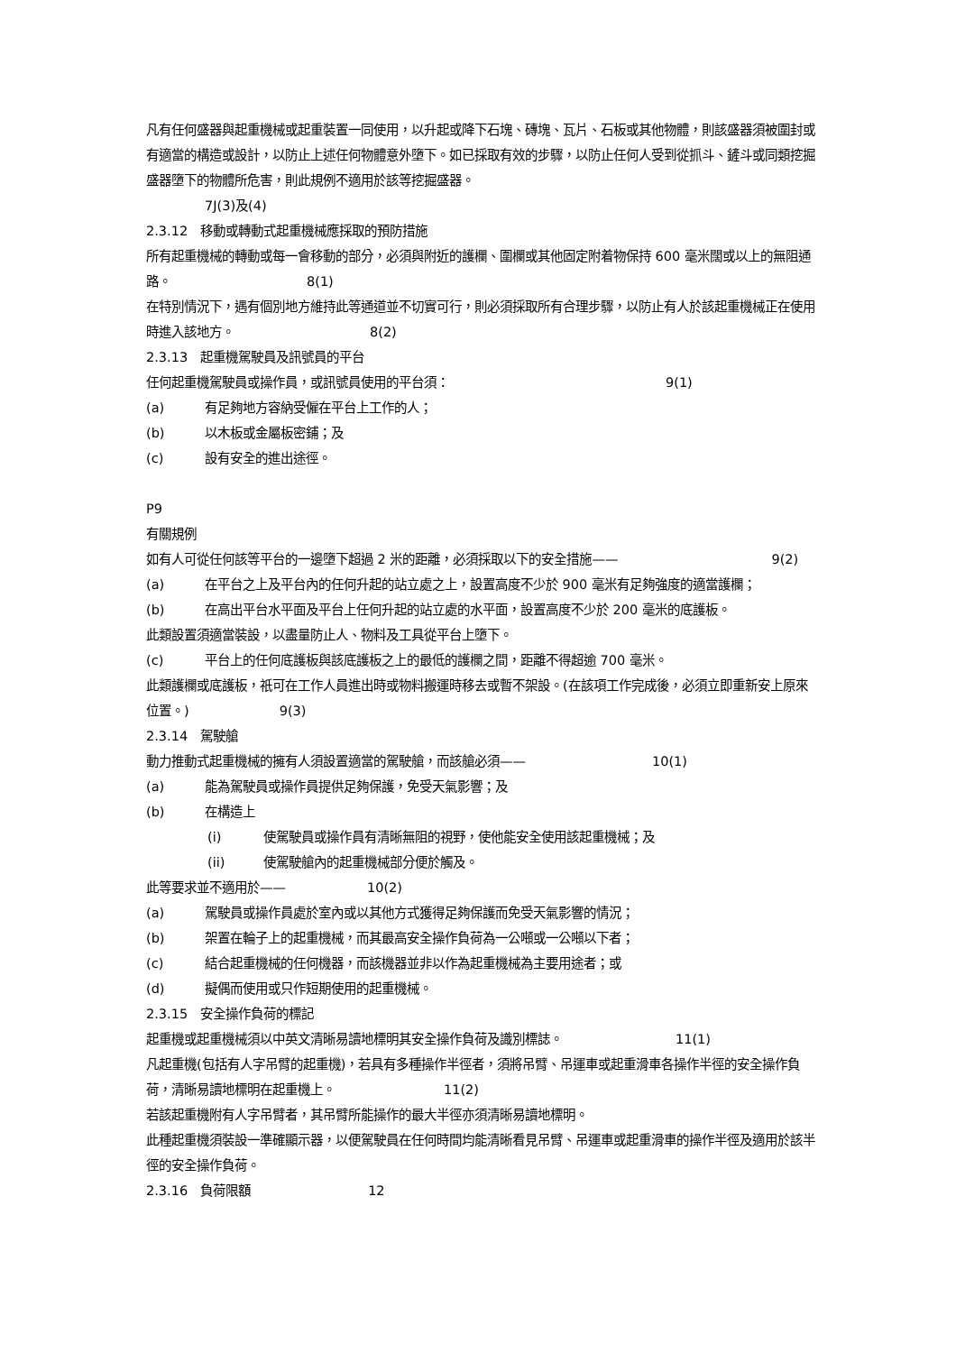凡有任何盛器與起重機械或起重裝置一同使用，以升起或降下石塊、磚塊、瓦片、石板或其他物體，則該盛器須被圍封或有適當的構造或設計，以防止上述任何物體意外墮下。如已採取有效的步驟，以防止任何人受到從抓斗、鏟斗或同類挖掘盛器墮下的物體所危害，則此規例不適用於該等挖掘盛器。
7J(3)及(4)
2.3.12　移動或轉動式起重機械應採取的預防措施
所有起重機械的轉動或每一會移動的部分，必須與附近的護欄、圍欄或其他固定附着物保持 600 毫米闊或以上的無阻通路。 8(1)
在特別情況下，遇有個別地方維持此等通道並不切實可行，則必須採取所有合理步驟，以防止有人於該起重機械正在使用時進入該地方。 8(2)
2.3.13　起重機駕駛員及訊號員的平台
任何起重機駕駛員或操作員，或訊號員使用的平台須： 9(1)
(a) 有足夠地方容納受僱在平台上工作的人；
(b) 以木板或金屬板密鋪；及
(c) 設有安全的進出途徑。
P9
有關規例
如有人可從任何該等平台的一邊墮下超過 2 米的距離，必須採取以下的安全措施—— 9(2)
(a) 在平台之上及平台內的任何升起的站立處之上，設置高度不少於 900 毫米有足夠強度的適當護欄；
(b) 在高出平台水平面及平台上任何升起的站立處的水平面，設置高度不少於 200 毫米的底護板。
此類設置須適當裝設，以盡量防止人、物料及工具從平台上墮下。
(c) 平台上的任何底護板與該底護板之上的最低的護欄之間，距離不得超逾 700 毫米。
此類護欄或底護板，祇可在工作人員進出時或物料搬運時移去或暫不架設。(在該項工作完成後，必須立即重新安上原來位置。) 9(3)
2.3.14　駕駛艙
動力推動式起重機械的擁有人須設置適當的駕駛艙，而該艙必須—— 10(1)
(a) 能為駕駛員或操作員提供足夠保護，免受天氣影響；及
(b) 在構造上
(i) 使駕駛員或操作員有清晰無阻的視野，使他能安全使用該起重機械；及
(ii) 使駕駛艙內的起重機械部分便於觸及。
此等要求並不適用於—— 10(2)
(a) 駕駛員或操作員處於室內或以其他方式獲得足夠保護而免受天氣影響的情況；
(b) 架置在輪子上的起重機械，而其最高安全操作負荷為一公噸或一公噸以下者；
(c) 結合起重機械的任何機器，而該機器並非以作為起重機械為主要用途者；或
(d) 擬偶而使用或只作短期使用的起重機械。
2.3.15　安全操作負荷的標記
起重機或起重機械須以中英文清晰易讀地標明其安全操作負荷及識別標誌。 11(1)
凡起重機(包括有人字吊臂的起重機)，若具有多種操作半徑者，須將吊臂、吊運車或起重滑車各操作半徑的安全操作負荷，清晰易讀地標明在起重機上。 11(2)
若該起重機附有人字吊臂者，其吊臂所能操作的最大半徑亦須清晰易讀地標明。
此種起重機須裝設一準確顯示器，以便駕駛員在任何時間均能清晰看見吊臂、吊運車或起重滑車的操作半徑及適用於該半徑的安全操作負荷。
2.3.16　負荷限額 12